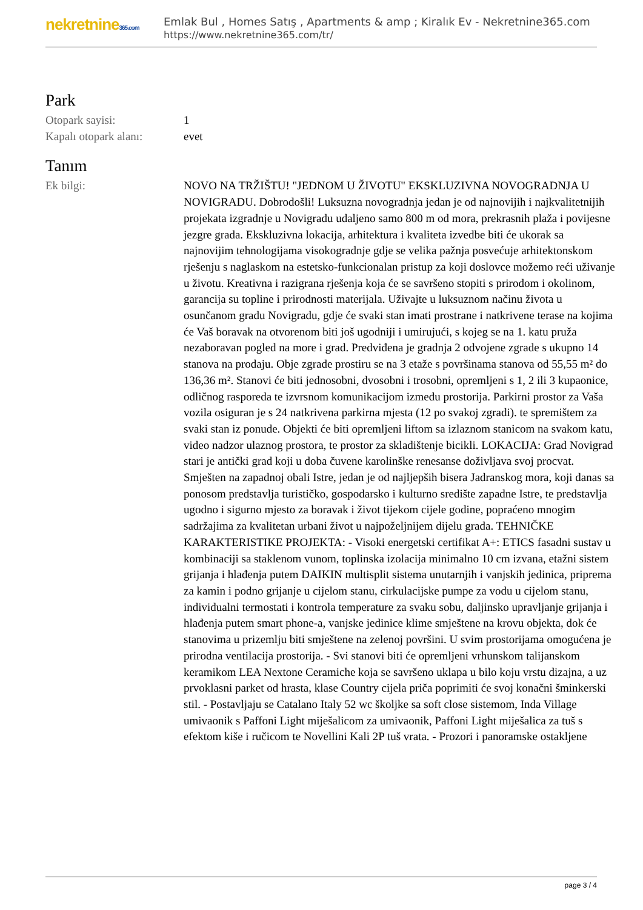nekretnine365.com
Emlak Bul , Homes Satış , Apartments & amp ; Kiralık Ev - Nekretnine365.com
https://www.nekretnine365.com/tr/
Park
| Otopark sayisi: | 1 |
| Kapalı otopark alanı: | evet |
Tanım
| Ek bilgi: | NOVO NA TRŽIŠTU! "JEDNOM U ŽIVOTU" EKSKLUZIVNA NOVOGRADNJA U NOVIGRADU. Dobrodošli! Luksuzna novogradnja jedan je od najnovijih i najkvalitetnijih projekata izgradnje u Novigradu udaljeno samo 800 m od mora, prekrasnih plaža i povijesne jezgre grada. Ekskluzivna lokacija, arhitektura i kvaliteta izvedbe biti će ukorak sa najnovijim tehnologijama visokogradnje gdje se velika pažnja posvećuje arhitektonskom rješenju s naglaskom na estetsko-funkcionalan pristup za koji doslovce možemo reći uživanje u životu. Kreativna i razigrana rješenja koja će se savršeno stopiti s prirodom i okolinom, garancija su topline i prirodnosti materijala. Uživajte u luksuznom načinu života u osunčanom gradu Novigradu, gdje će svaki stan imati prostrane i natkrivene terase na kojima će Vaš boravak na otvorenom biti još ugodniji i umirujući, s kojeg se na 1. katu pruža nezaboravan pogled na more i grad. Predviđena je gradnja 2 odvojene zgrade s ukupno 14 stanova na prodaju. Obje zgrade prostiru se na 3 etaže s površinama stanova od 55,55 m² do 136,36 m². Stanovi će biti jednosobni, dvosobni i trosobni, opremljeni s 1, 2 ili 3 kupaonice, odličnog rasporeda te izvrsnom komunikacijom između prostorija. Parkirni prostor za Vaša vozila osiguran je s 24 natkrivena parkirna mjesta (12 po svakoj zgradi). te spremištem za svaki stan iz ponude. Objekti će biti opremljeni liftom sa izlaznom stanicom na svakom katu, video nadzor ulaznog prostora, te prostor za skladištenje bicikli. LOKACIJA: Grad Novigrad stari je antički grad koji u doba čuvene karolinške renesanse doživljava svoj procvat. Smješten na zapadnoj obali Istre, jedan je od najljepših bisera Jadranskog mora, koji danas sa ponosom predstavlja turističko, gospodarsko i kulturno središte zapadne Istre, te predstavlja ugodno i sigurno mjesto za boravak i život tijekom cijele godine, popraćeno mnogim sadržajima za kvalitetan urbani život u najpoželjnijem dijelu grada. TEHNIČKE KARAKTERISTIKE PROJEKTA: - Visoki energetski certifikat A+: ETICS fasadni sustav u kombinaciji sa staklenom vunom, toplinska izolacija minimalno 10 cm izvana, etažni sistem grijanja i hlađenja putem DAIKIN multisplit sistema unutarnjih i vanjskih jedinica, priprema za kamin i podno grijanje u cijelom stanu, cirkulacijske pumpe za vodu u cijelom stanu, individualni termostati i kontrola temperature za svaku sobu, daljinsko upravljanje grijanja i hlađenja putem smart phone-a, vanjske jedinice klime smještene na krovu objekta, dok će stanovima u prizemlju biti smještene na zelenoj površini. U svim prostorijama omogućena je prirodna ventilacija prostorija. - Svi stanovi biti će opremljeni vrhunskom talijanskom keramikom LEA Nextone Ceramiche koja se savršeno uklapa u bilo koju vrstu dizajna, a uz prvoklasni parket od hrasta, klase Country cijela priča poprimiti će svoj konačni šminkerski stil. - Postavljaju se Catalano Italy 52 wc školjke sa soft close sistemom, Inda Village umivaonik s Paffoni Light miješalicom za umivaonik, Paffoni Light miješalica za tuš s efektom kiše i ručicom te Novellini Kali 2P tuš vrata. - Prozori i panoramske ostakljene |
page 3 / 4